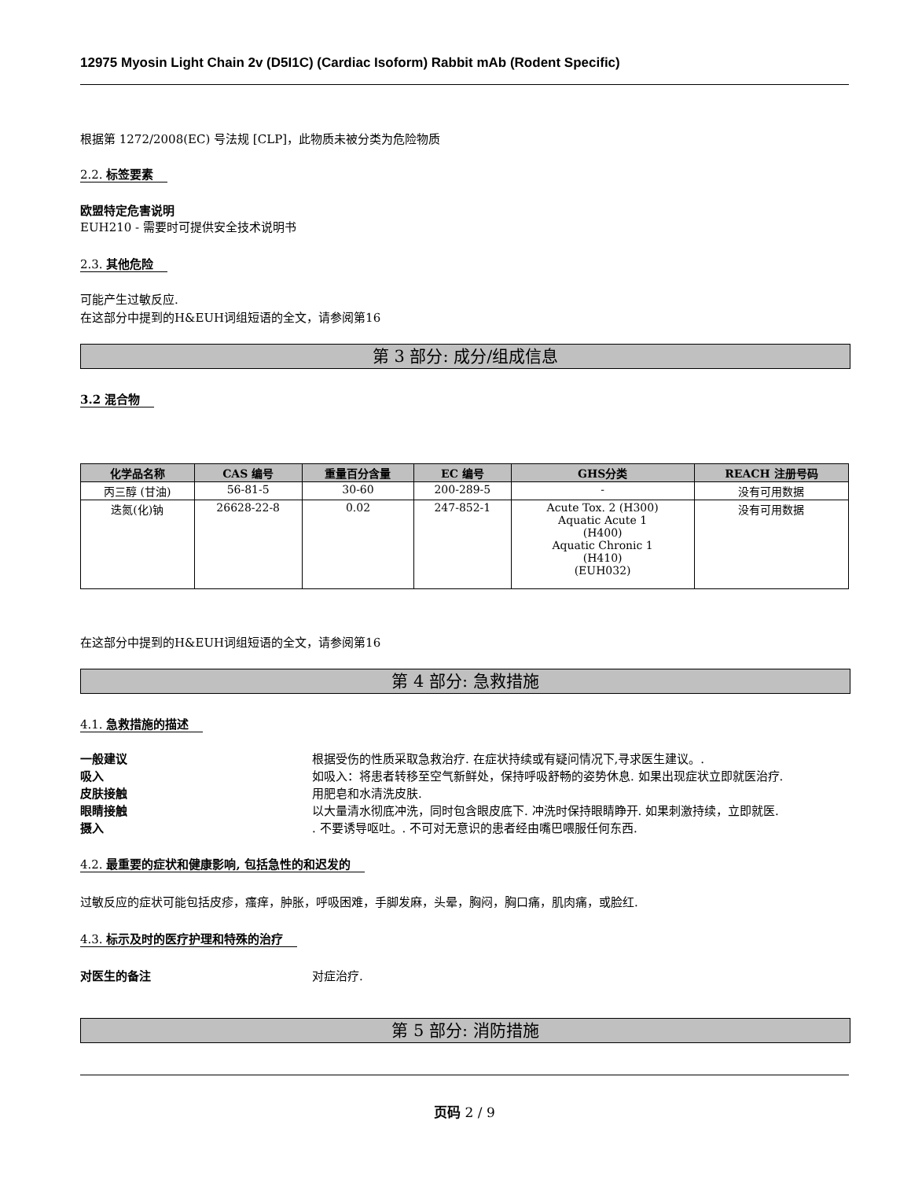12975 Myosin Light Chain 2v (D5I1C) (Cardiac Isoform) Rabbit mAb (Rodent Specific)
根据第 1272/2008(EC) 号法规 [CLP]，此物质未被分类为危险物质
2.2. 标签要素
欧盟特定危害说明
EUH210 - 需要时可提供安全技术说明书
2.3. 其他危险
可能产生过敏反应.
在这部分中提到的H&EUH词组短语的全文，请参阅第16
第 3 部分: 成分/组成信息
3.2 混合物
| 化学品名称 | CAS 编号 | 重量百分含量 | EC 编号 | GHS分类 | REACH 注册号码 |
| --- | --- | --- | --- | --- | --- |
| 丙三醇 (甘油) | 56-81-5 | 30-60 | 200-289-5 | - | 没有可用数据 |
| 迭氮(化)钠 | 26628-22-8 | 0.02 | 247-852-1 | Acute Tox. 2 (H300) Aquatic Acute 1 (H400) Aquatic Chronic 1 (H410) (EUH032) | 没有可用数据 |
在这部分中提到的H&EUH词组短语的全文，请参阅第16
第 4 部分: 急救措施
4.1. 急救措施的描述
一般建议 根据受伤的性质采取急救治疗. 在症状持续或有疑问情况下,寻求医生建议。.
吸入 如吸入：将患者转移至空气新鲜处，保持呼吸舒畅的姿势休息. 如果出现症状立即就医治疗.
皮肤接触 用肥皂和水清洗皮肤.
眼睛接触 以大量清水彻底冲洗，同时包含眼皮底下. 冲洗时保持眼睛睁开. 如果刺激持续，立即就医.
摄入. 不要诱导呕吐。. 不可对无意识的患者经由嘴巴喂服任何东西.
4.2. 最重要的症状和健康影响, 包括急性的和迟发的
过敏反应的症状可能包括皮疹，瘙痒，肿胀，呼吸困难，手脚发麻，头晕，胸闷，胸口痛，肌肉痛，或脸红.
4.3. 标示及时的医疗护理和特殊的治疗
对医生的备注 对症治疗.
第 5 部分: 消防措施
页码 2 / 9